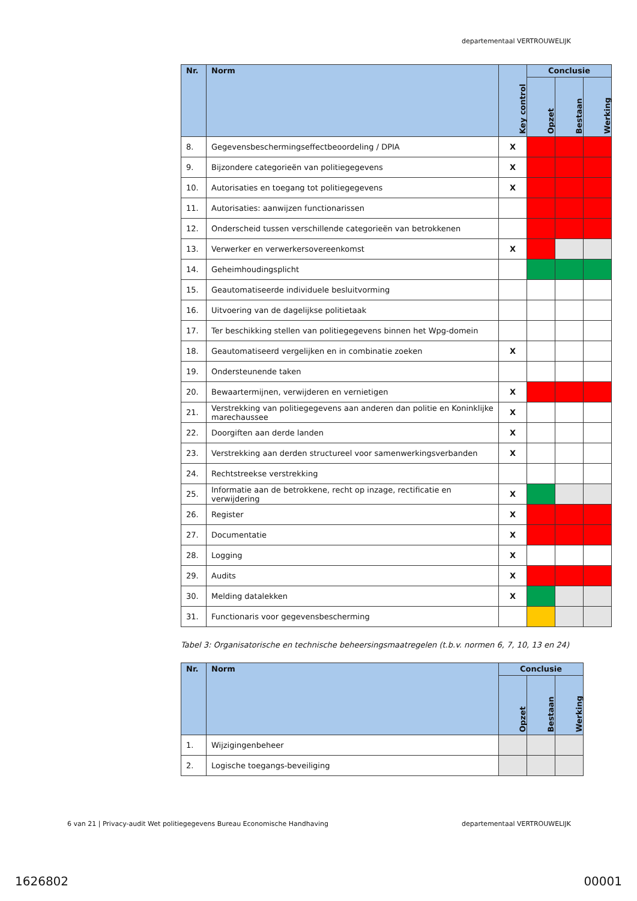departementaal VERTROUWELIJK
| Nr. | Norm | Key control | Conclusie | | |
| --- | --- | --- | --- | --- | --- |
| | | | Opzet | Bestaan | Werking |
| 8. | Gegevensbeschermingseffectbeoordeling / DPIA | X | | | |
| 9. | Bijzondere categorieën van politiegegevens | X | | | |
| 10. | Autorisaties en toegang tot politiegegevens | X | | | |
| 11. | Autorisaties: aanwijzen functionarissen | | | | |
| 12. | Onderscheid tussen verschillende categorieën van betrokkenen | | | | |
| 13. | Verwerker en verwerkersovereenkomst | X | | | |
| 14. | Geheimhoudingsplicht | | | | |
| 15. | Geautomatiseerde individuele besluitvorming | | | | |
| 16. | Uitvoering van de dagelijkse politietaak | | | | |
| 17. | Ter beschikking stellen van politiegegevens binnen het Wpg-domein | | | | |
| 18. | Geautomatiseerd vergelijken en in combinatie zoeken | X | | | |
| 19. | Ondersteunende taken | | | | |
| 20. | Bewaartermijnen, verwijderen en vernietigen | X | | | |
| 21. | Verstrekking van politiegegevens aan anderen dan politie en Koninklijke marechaussee | X | | | |
| 22. | Doorgiften aan derde landen | X | | | |
| 23. | Verstrekking aan derden structureel voor samenwerkingsverbanden | X | | | |
| 24. | Rechtstreekse verstrekking | | | | |
| 25. | Informatie aan de betrokkene, recht op inzage, rectificatie en verwijdering | X | | | |
| 26. | Register | X | | | |
| 27. | Documentatie | X | | | |
| 28. | Logging | X | | | |
| 29. | Audits | X | | | |
| 30. | Melding datalekken | X | | | |
| 31. | Functionaris voor gegevensbescherming | | | | |
Tabel 3: Organisatorische en technische beheersingsmaatregelen (t.b.v. normen 6, 7, 10, 13 en 24)
| Nr. | Norm | Conclusie | | |
| --- | --- | --- | --- | --- |
| | | Opzet | Bestaan | Werking |
| 1. | Wijzigingenbeheer | | | |
| 2. | Logische toegangs-beveiliging | | | |
6 van 21 | Privacy-audit Wet politiegegevens Bureau Economische Handhaving departementaal VERTROUWELIJK
1626802 00001